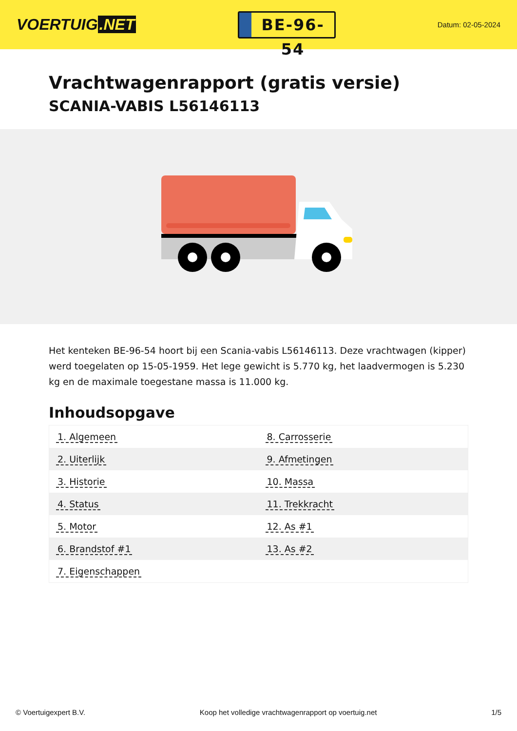VOERTUIG.NET
BE-96-54
Datum: 02-05-2024
Vrachtwagenrapport (gratis versie)
SCANIA-VABIS L56146113
Het kenteken BE-96-54 hoort bij een Scania-vabis L56146113. Deze vrachtwagen (kipper) werd toegelaten op 15-05-1959. Het lege gewicht is 5.770 kg, het laadvermogen is 5.230 kg en de maximale toegestane massa is 11.000 kg.
Inhoudsopgave
| 1. Algemeen | 8. Carrosserie |
| 2. Uiterlijk | 9. Afmetingen |
| 3. Historie | 10. Massa |
| 4. Status | 11. Trekkracht |
| 5. Motor | 12. As #1 |
| 6. Brandstof #1 | 13. As #2 |
| 7. Eigenschappen | |
© Voertuigexpert B.V. Koop het volledige vrachtwagenrapport op voertuig.net 1/5